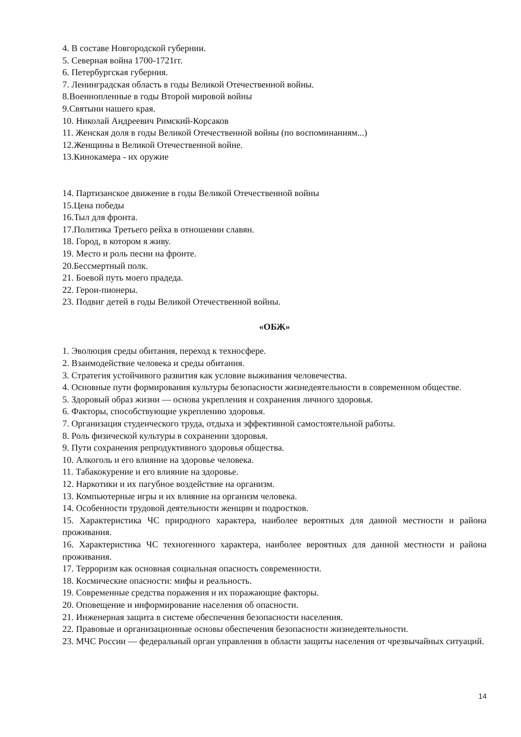4. В составе Новгородской губернии.
5. Северная война 1700-1721гг.
6. Петербургская губерния.
7. Ленинградская область в годы Великой Отечественной войны.
8.Военнопленные в годы Второй мировой войны
9.Святыни нашего края.
10. Николай Андреевич Римский-Корсаков
11. Женская доля в годы Великой Отечественной войны (по воспоминаниям...)
12.Женщины в Великой Отечественной войне.
13.Кинокамера - их оружие
14. Партизанское движение в годы Великой Отечественной войны
15.Цена победы
16.Тыл для фронта.
17.Политика Третьего рейха в отношении славян.
18. Город, в котором я живу.
19. Место и роль песни на фронте.
20.Бессмертный полк.
21. Боевой путь моего прадеда.
22. Герои-пионеры.
23. Подвиг детей в годы Великой Отечественной войны.
«ОБЖ»
1. Эволюция среды обитания, переход к техносфере.
2. Взаимодействие человека и среды обитания.
3. Стратегия устойчивого развития как условие выживания человечества.
4. Основные пути формирования культуры безопасности жизнедеятельности в современном обществе.
5. Здоровый образ жизни — основа укрепления и сохранения личного здоровья.
6. Факторы, способствующие укреплению здоровья.
7. Организация студенческого труда, отдыха и эффективной самостоятельной работы.
8. Роль физической культуры в сохранении здоровья.
9. Пути сохранения репродуктивного здоровья общества.
10. Алкоголь и его влияние на здоровье человека.
11. Табакокурение и его влияние на здоровье.
12. Наркотики и их пагубное воздействие на организм.
13. Компьютерные игры и их влияние на организм человека.
14. Особенности трудовой деятельности женщин и подростков.
15. Характеристика ЧС природного характера, наиболее вероятных для данной местности и района проживания.
16. Характеристика ЧС техногенного характера, наиболее вероятных для данной местности и района проживания.
17. Терроризм как основная социальная опасность современности.
18. Космические опасности: мифы и реальность.
19. Современные средства поражения и их поражающие факторы.
20. Оповещение и информирование населения об опасности.
21. Инженерная защита в системе обеспечения безопасности населения.
22. Правовые и организационные основы обеспечения безопасности жизнедеятельности.
23. МЧС России — федеральный орган управления в области защиты населения от чрезвычайных ситуаций.
14